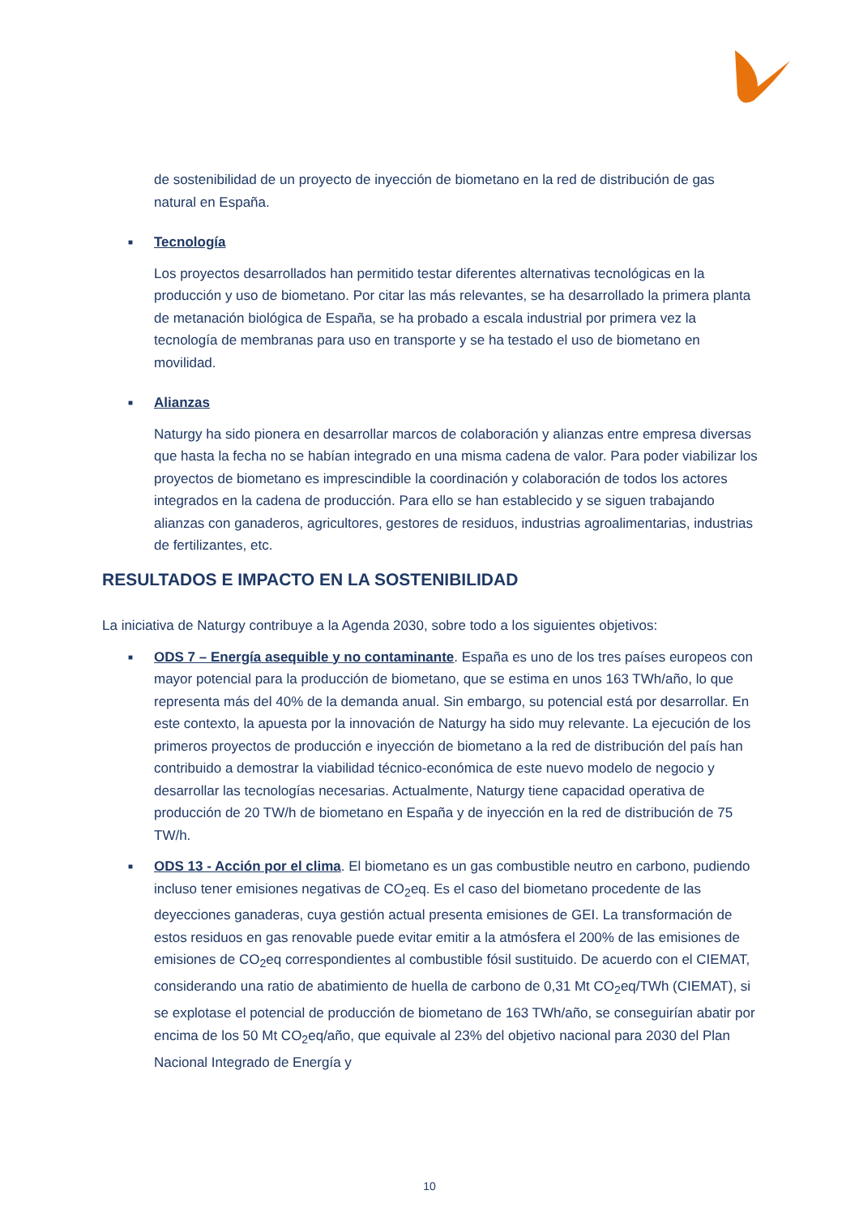de sostenibilidad de un proyecto de inyección de biometano en la red de distribución de gas natural en España.
■ Tecnología
Los proyectos desarrollados han permitido testar diferentes alternativas tecnológicas en la producción y uso de biometano. Por citar las más relevantes, se ha desarrollado la primera planta de metanación biológica de España, se ha probado a escala industrial por primera vez la tecnología de membranas para uso en transporte y se ha testado el uso de biometano en movilidad.
■ Alianzas
Naturgy ha sido pionera en desarrollar marcos de colaboración y alianzas entre empresa diversas que hasta la fecha no se habían integrado en una misma cadena de valor. Para poder viabilizar los proyectos de biometano es imprescindible la coordinación y colaboración de todos los actores integrados en la cadena de producción. Para ello se han establecido y se siguen trabajando alianzas con ganaderos, agricultores, gestores de residuos, industrias agroalimentarias, industrias de fertilizantes, etc.
RESULTADOS E IMPACTO EN LA SOSTENIBILIDAD
La iniciativa de Naturgy contribuye a la Agenda 2030, sobre todo a los siguientes objetivos:
■ ODS 7 – Energía asequible y no contaminante. España es uno de los tres países europeos con mayor potencial para la producción de biometano, que se estima en unos 163 TWh/año, lo que representa más del 40% de la demanda anual. Sin embargo, su potencial está por desarrollar. En este contexto, la apuesta por la innovación de Naturgy ha sido muy relevante. La ejecución de los primeros proyectos de producción e inyección de biometano a la red de distribución del país han contribuido a demostrar la viabilidad técnico-económica de este nuevo modelo de negocio y desarrollar las tecnologías necesarias. Actualmente, Naturgy tiene capacidad operativa de producción de 20 TW/h de biometano en España y de inyección en la red de distribución de 75 TW/h.
■ ODS 13 - Acción por el clima. El biometano es un gas combustible neutro en carbono, pudiendo incluso tener emisiones negativas de CO<sub>2</sub>eq. Es el caso del biometano procedente de las deyecciones ganaderas, cuya gestión actual presenta emisiones de GEI. La transformación de estos residuos en gas renovable puede evitar emitir a la atmósfera el 200% de las emisiones de emisiones de CO<sub>2</sub>eq correspondientes al combustible fósil sustituido. De acuerdo con el CIEMAT, considerando una ratio de abatimiento de huella de carbono de 0,31 Mt CO<sub>2</sub>eq/TWh (CIEMAT), si se explotase el potencial de producción de biometano de 163 TWh/año, se conseguirían abatir por encima de los 50 Mt CO<sub>2</sub>eq/año, que equivale al 23% del objetivo nacional para 2030 del Plan Nacional Integrado de Energía y
10